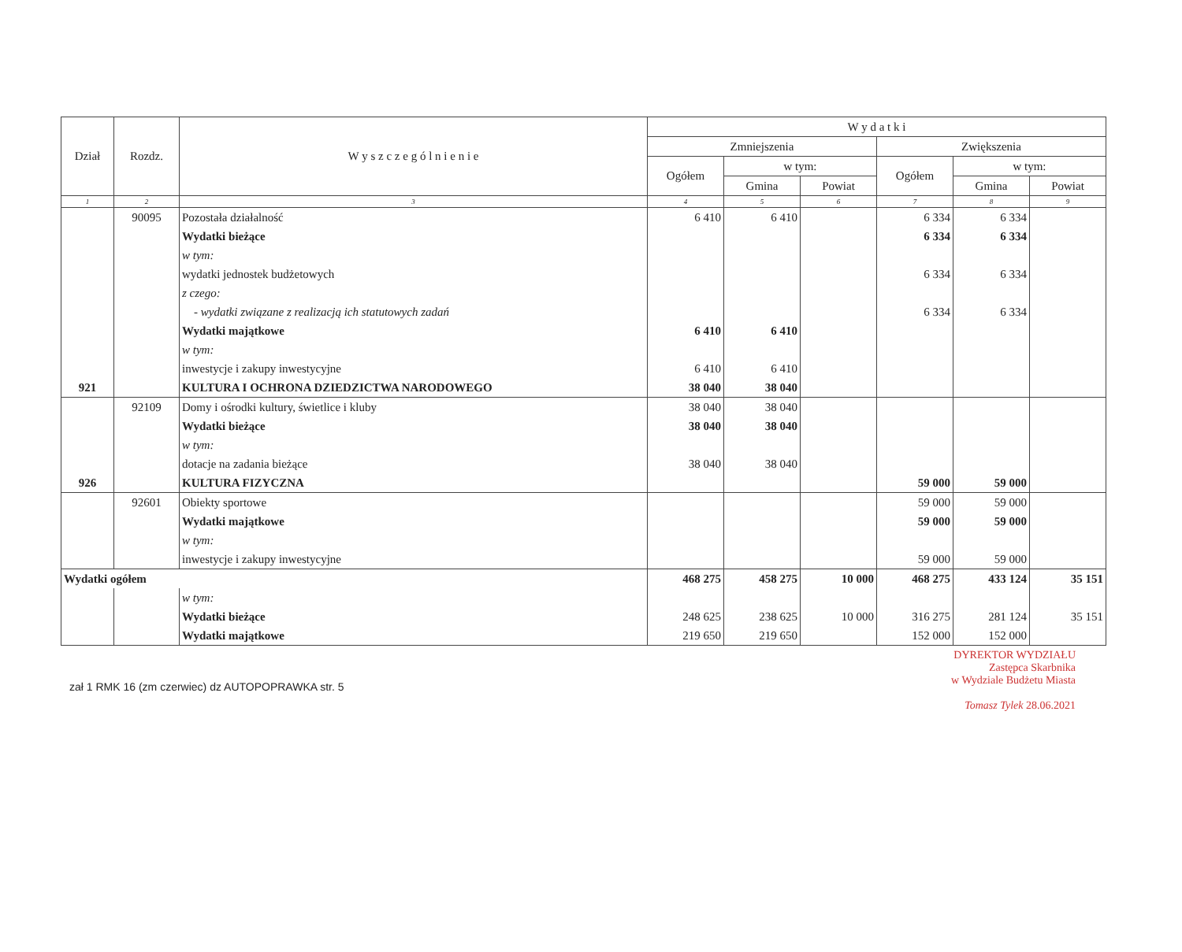| Dział | Rozdz. | W y s z c z e g ó l n i e n i e | W y d a t k i | | | | | |
| --- | --- | --- | --- | --- | --- | --- | --- | --- |
| | | | Zmniejszenia | | | Zwiększenia | | |
| | | | Ogółem | w tym: | | Ogółem | w tym: | |
| | | | | Gmina | Powiat | | Gmina | Powiat |
| 1 | 2 | 3 | 4 | 5 | 6 | 7 | 8 | 9 |
| | 90095 | Pozostała działalność | 6 410 | 6 410 | | 6 334 | 6 334 | |
| | | Wydatki bieżące | | | | 6 334 | 6 334 | |
| | | w tym: | | | | | | |
| | | wydatki jednostek budżetowych | | | | 6 334 | 6 334 | |
| | | z czego: | | | | | | |
| | | - wydatki związane z realizacją ich statutowych zadań | | | | 6 334 | 6 334 | |
| | | Wydatki majątkowe | 6 410 | 6 410 | | | | |
| | | w tym: | | | | | | |
| | | inwestycje i zakupy inwestycyjne | 6 410 | 6 410 | | | | |
| 921 | | KULTURA I OCHRONA DZIEDZICTWA NARODOWEGO | 38 040 | 38 040 | | | | |
| | 92109 | Domy i ośrodki kultury, świetlice i kluby | 38 040 | 38 040 | | | | |
| | | Wydatki bieżące | 38 040 | 38 040 | | | | |
| | | w tym: | | | | | | |
| | | dotacje na zadania bieżące | 38 040 | 38 040 | | | | |
| 926 | | KULTURA FIZYCZNA | | | | 59 000 | 59 000 | |
| | 92601 | Obiekty sportowe | | | | 59 000 | 59 000 | |
| | | Wydatki majątkowe | | | | 59 000 | 59 000 | |
| | | w tym: | | | | | | |
| | | inwestycje i zakupy inwestycyjne | | | | 59 000 | 59 000 | |
| Wydatki ogółem | | | 468 275 | 458 275 | 10 000 | 468 275 | 433 124 | 35 151 |
| | | w tym: | | | | | | |
| | | Wydatki bieżące | 248 625 | 238 625 | 10 000 | 316 275 | 281 124 | 35 151 |
| | | Wydatki majątkowe | 219 650 | 219 650 | | 152 000 | 152 000 | |
DYREKTOR WYDZIAŁU
Zastępca Skarbnika
w Wydziale Budżetu Miasta
Tomasz Tylek 28.06.2021
zał 1 RMK 16 (zm czerwiec) dz AUTOPOPRAWKA str. 5